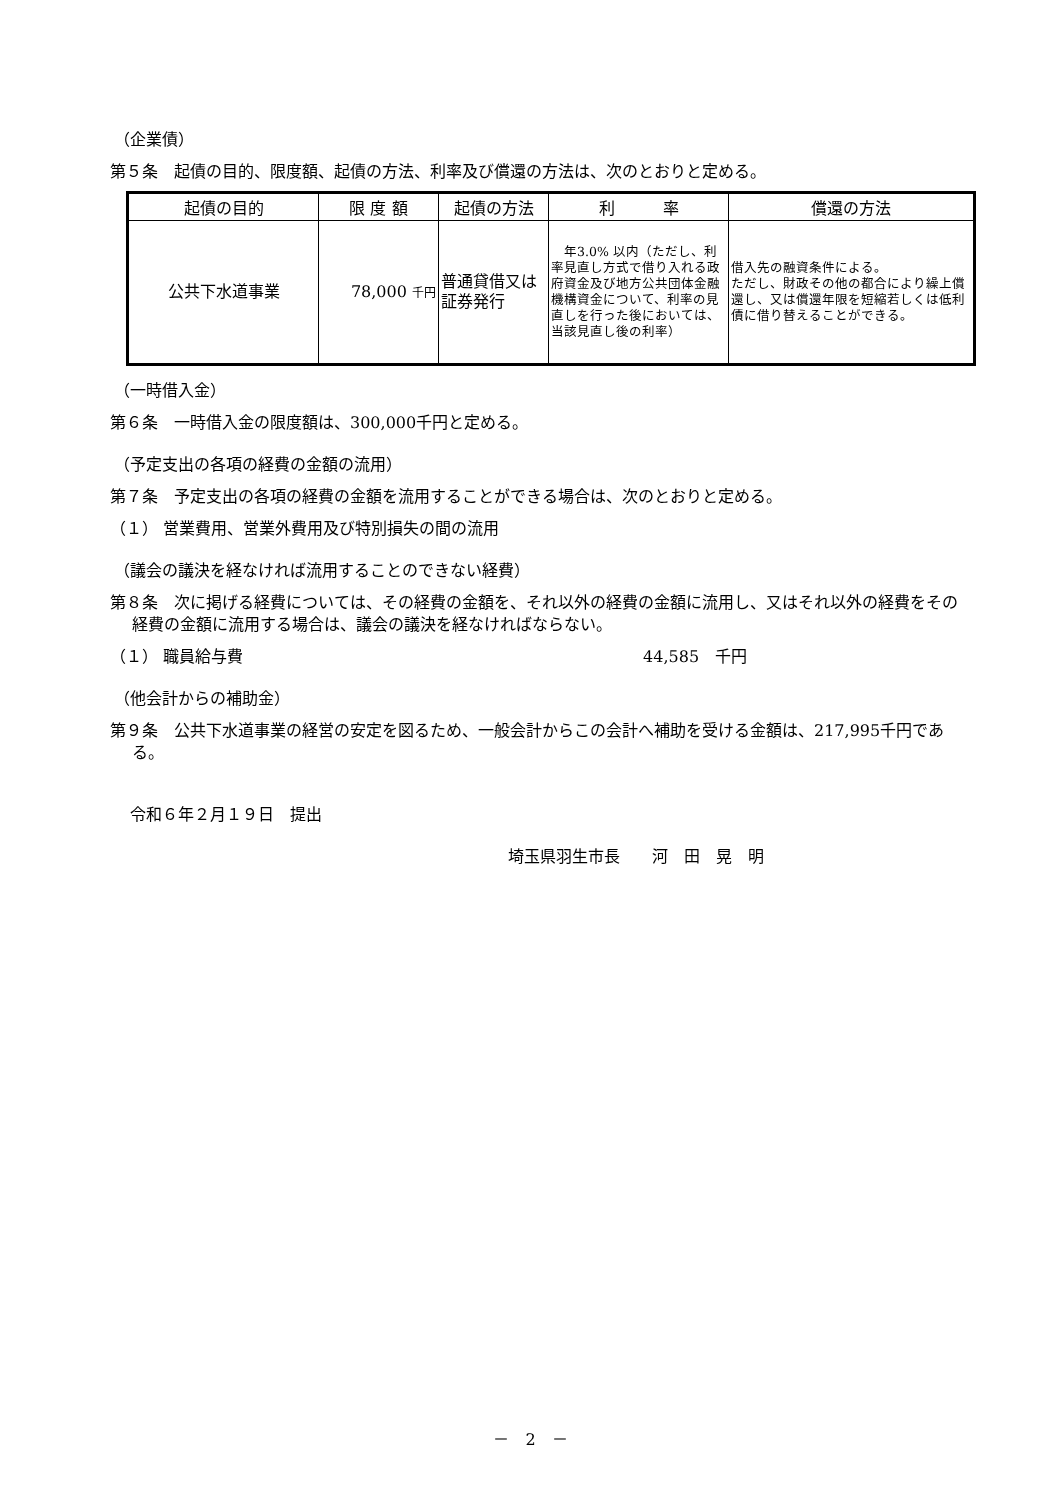（企業債）
第５条　起債の目的、限度額、起債の方法、利率及び償還の方法は、次のとおりと定める。
| 起債の目的 | 限 度 額 | 起債の方法 | 利 率 | 償還の方法 |
| --- | --- | --- | --- | --- |
| 公共下水道事業 | 78,000 千円 | 普通貸借又は証券発行 | 年3.0% 以内（ただし、利率見直し方式で借り入れる政府資金及び地方公共団体金融機構資金について、利率の見直しを行った後においては、当該見直し後の利率） | 借入先の融資条件による。 ただし、財政その他の都合により繰上償還し、又は償還年限を短縮若しくは低利債に借り替えることができる。 |
（一時借入金）
第６条　一時借入金の限度額は、300,000千円と定める。
（予定支出の各項の経費の金額の流用）
第７条　予定支出の各項の経費の金額を流用することができる場合は、次のとおりと定める。
（１） 営業費用、営業外費用及び特別損失の間の流用
（議会の議決を経なければ流用することのできない経費）
第８条　次に掲げる経費については、その経費の金額を、それ以外の経費の金額に流用し、又はそれ以外の経費をその経費の金額に流用する場合は、議会の議決を経なければならない。
（１） 職員給与費 44,585　千円
（他会計からの補助金）
第９条　公共下水道事業の経営の安定を図るため、一般会計からこの会計へ補助を受ける金額は、217,995千円である。
令和６年２月１９日　提出
埼玉県羽生市長　　河　田　晃　明
－　2　－